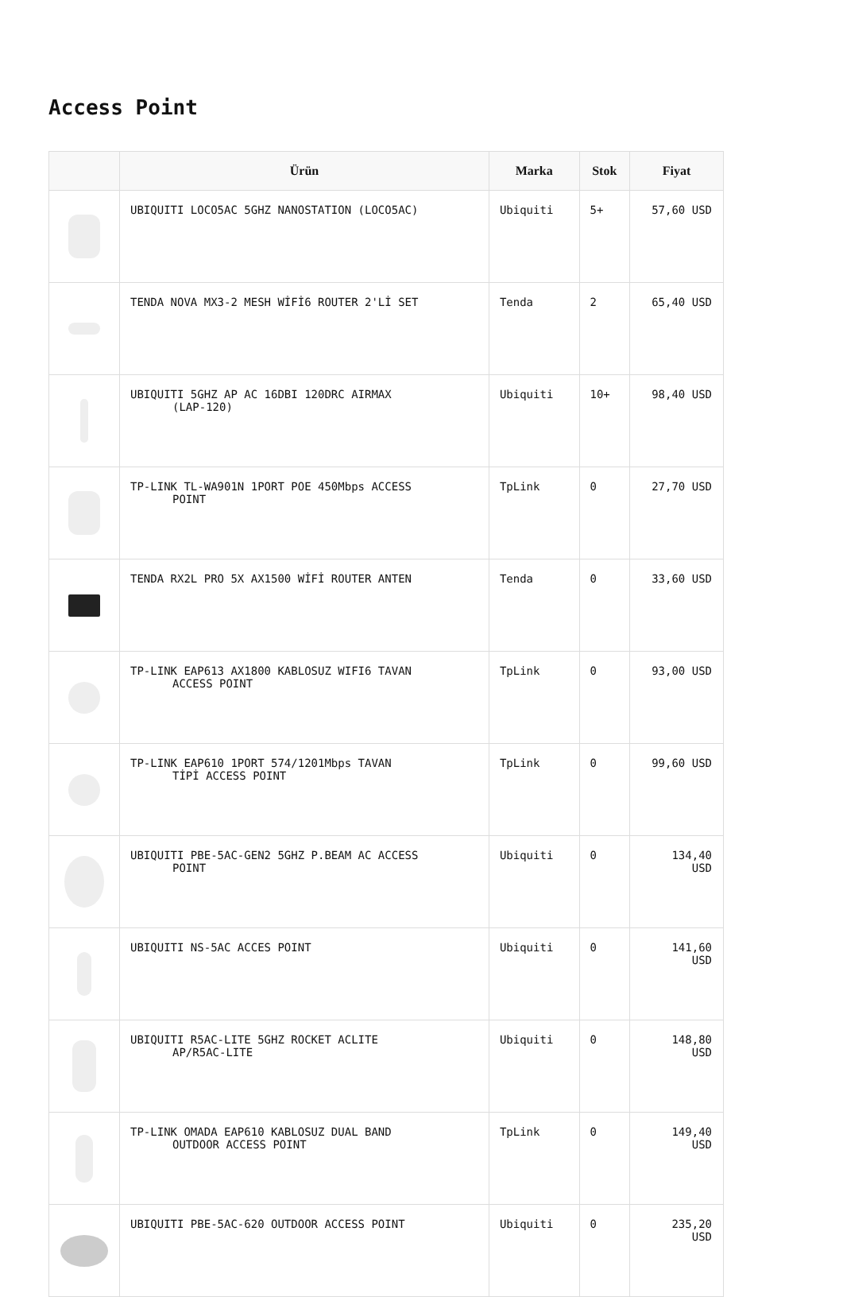Access Point
| | Ürün | Marka | Stok | Fiyat |
| --- | --- | --- | --- | --- |
| | UBIQUITI LOCO5AC 5GHZ NANOSTATION (LOCO5AC) | Ubiquiti | 5+ | 57,60 USD |
| | TENDA NOVA MX3-2 MESH WİFİ6 ROUTER 2'Lİ SET | Tenda | 2 | 65,40 USD |
| | UBIQUITI 5GHZ AP AC 16DBI 120DRC AIRMAX (LAP-120) | Ubiquiti | 10+ | 98,40 USD |
| | TP-LINK TL-WA901N 1PORT POE 450Mbps ACCESS POINT | TpLink | 0 | 27,70 USD |
| | TENDA RX2L PRO 5X AX1500 WİFİ ROUTER ANTEN | Tenda | 0 | 33,60 USD |
| | TP-LINK EAP613 AX1800 KABLOSUZ WIFI6 TAVAN ACCESS POINT | TpLink | 0 | 93,00 USD |
| | TP-LINK EAP610 1PORT 574/1201Mbps TAVAN TİPİ ACCESS POINT | TpLink | 0 | 99,60 USD |
| | UBIQUITI PBE-5AC-GEN2 5GHZ P.BEAM AC ACCESS POINT | Ubiquiti | 0 | 134,40 USD |
| | UBIQUITI NS-5AC ACCES POINT | Ubiquiti | 0 | 141,60 USD |
| | UBIQUITI R5AC-LITE 5GHZ ROCKET ACLITE AP/R5AC-LITE | Ubiquiti | 0 | 148,80 USD |
| | TP-LINK OMADA EAP610 KABLOSUZ DUAL BAND OUTDOOR ACCESS POINT | TpLink | 0 | 149,40 USD |
| | UBIQUITI PBE-5AC-620 OUTDOOR ACCESS POINT | Ubiquiti | 0 | 235,20 USD |